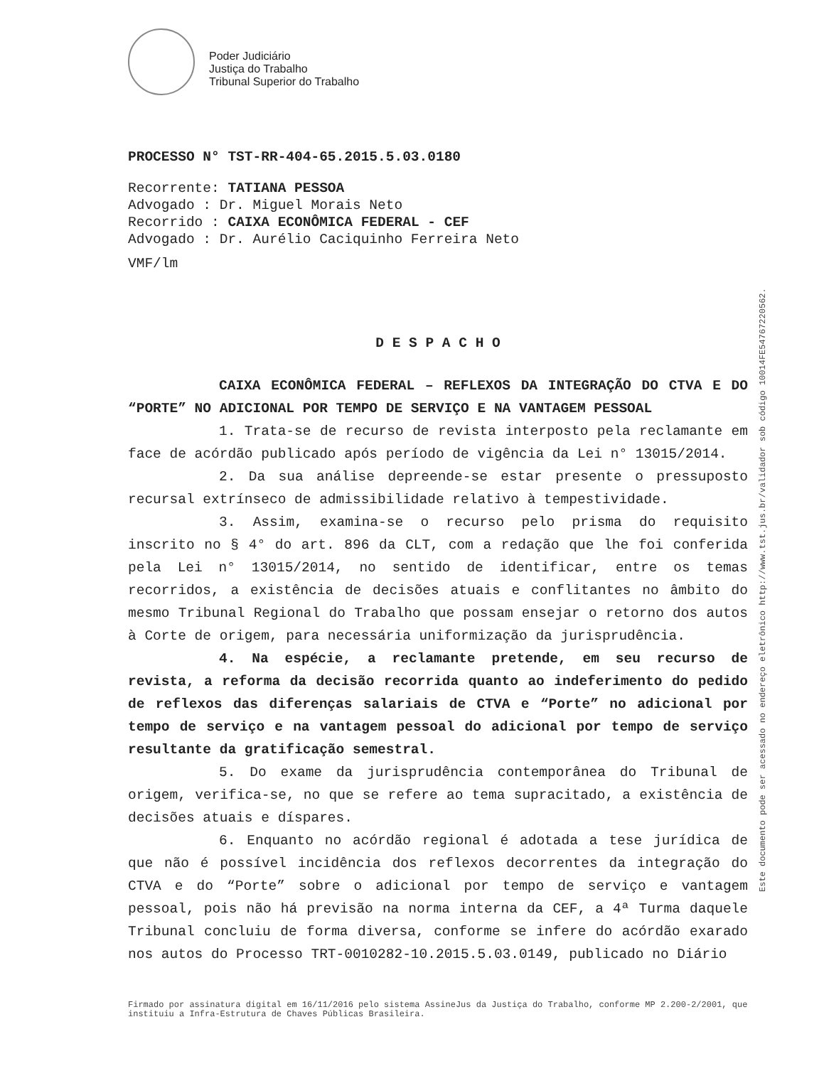Poder Judiciário
Justiça do Trabalho
Tribunal Superior do Trabalho
PROCESSO N° TST-RR-404-65.2015.5.03.0180
Recorrente: TATIANA PESSOA
Advogado : Dr. Miguel Morais Neto
Recorrido : CAIXA ECONÔMICA FEDERAL - CEF
Advogado : Dr. Aurélio Caciquinho Ferreira Neto
VMF/lm
D E S P A C H O
CAIXA ECONÔMICA FEDERAL – REFLEXOS DA INTEGRAÇÃO DO CTVA E DO “PORTE” NO ADICIONAL POR TEMPO DE SERVIÇO E NA VANTAGEM PESSOAL
1. Trata-se de recurso de revista interposto pela reclamante em face de acórdão publicado após período de vigência da Lei n° 13015/2014.
2. Da sua análise depreende-se estar presente o pressuposto recursal extrínseco de admissibilidade relativo à tempestividade.
3. Assim, examina-se o recurso pelo prisma do requisito inscrito no § 4° do art. 896 da CLT, com a redação que lhe foi conferida pela Lei n° 13015/2014, no sentido de identificar, entre os temas recorridos, a existência de decisões atuais e conflitantes no âmbito do mesmo Tribunal Regional do Trabalho que possam ensejar o retorno dos autos à Corte de origem, para necessária uniformização da jurisprudência.
4. Na espécie, a reclamante pretende, em seu recurso de revista, a reforma da decisão recorrida quanto ao indeferimento do pedido de reflexos das diferenças salariais de CTVA e “Porte” no adicional por tempo de serviço e na vantagem pessoal do adicional por tempo de serviço resultante da gratificação semestral.
5. Do exame da jurisprudência contemporânea do Tribunal de origem, verifica-se, no que se refere ao tema supracitado, a existência de decisões atuais e díspares.
6. Enquanto no acórdão regional é adotada a tese jurídica de que não é possível incidência dos reflexos decorrentes da integração do CTVA e do “Porte” sobre o adicional por tempo de serviço e vantagem pessoal, pois não há previsão na norma interna da CEF, a 4ª Turma daquele Tribunal concluiu de forma diversa, conforme se infere do acórdão exarado nos autos do Processo TRT-0010282-10.2015.5.03.0149, publicado no Diário
Este documento pode ser acessado no endereço eletrônico http://www.tst.jus.br/validador sob código 10014FE5476722056​2.
Firmado por assinatura digital em 16/11/2016 pelo sistema AssineJus da Justiça do Trabalho, conforme MP 2.200-2/2001, que instituiu a Infra-Estrutura de Chaves Públicas Brasileira.